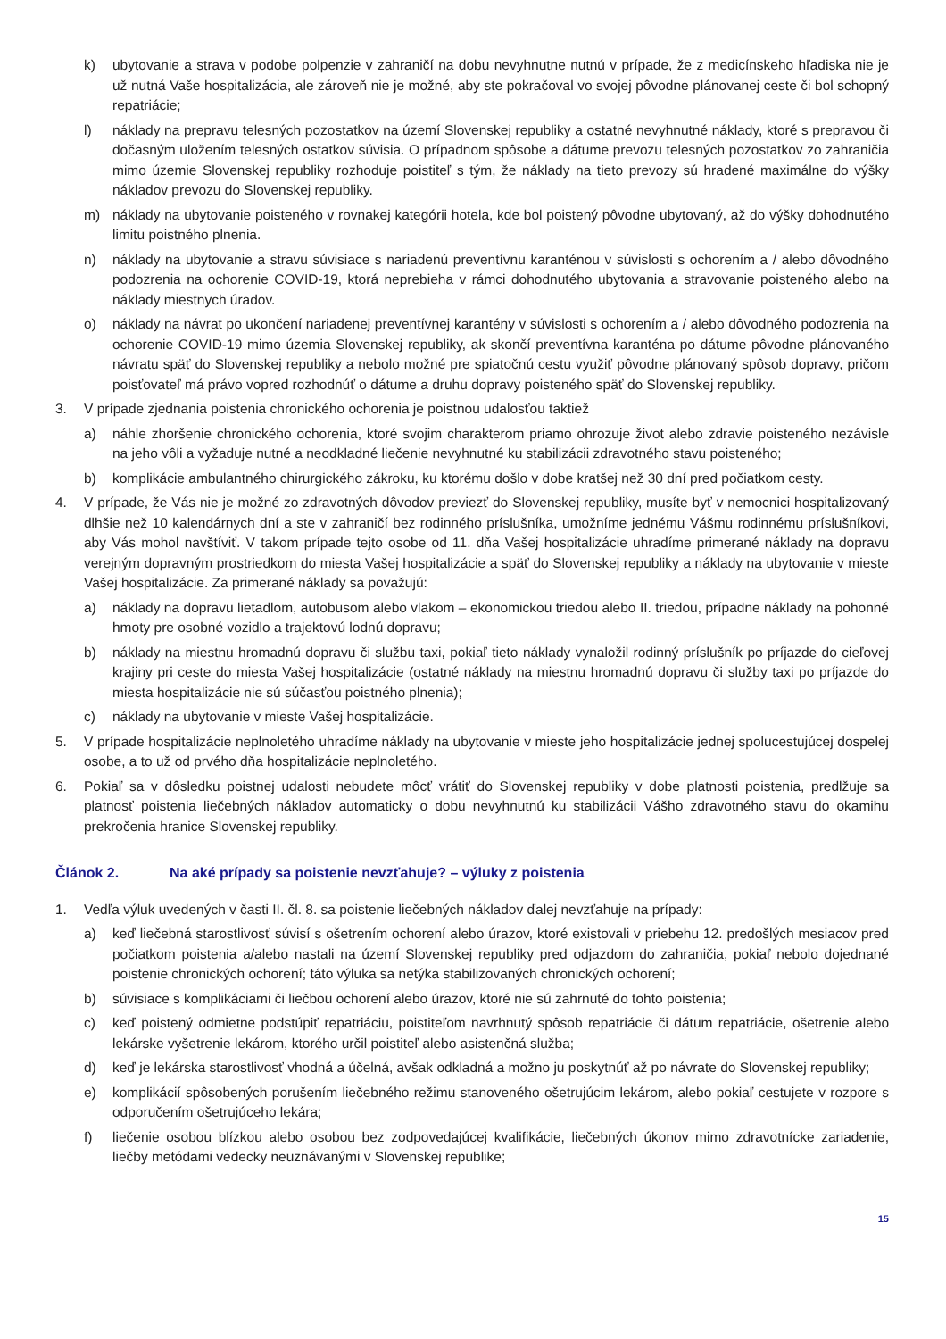k) ubytovanie a strava v podobe polpenzie v zahraničí na dobu nevyhnutne nutnú v prípade, že z medicínskeho hľadiska nie je už nutná Vaše hospitalizácia, ale zároveň nie je možné, aby ste pokračoval vo svojej pôvodne plánovanej ceste či bol schopný repatriácie;
l) náklady na prepravu telesných pozostatkov na území Slovenskej republiky a ostatné nevyhnutné náklady, ktoré s prepravou či dočasným uložením telesných ostatkov súvisia. O prípadnom spôsobe a dátume prevozu telesných pozostatkov zo zahraničia mimo územie Slovenskej republiky rozhoduje poistiteľ s tým, že náklady na tieto prevozy sú hradené maximálne do výšky nákladov prevozu do Slovenskej republiky.
m) náklady na ubytovanie poisteného v rovnakej kategórii hotela, kde bol poistený pôvodne ubytovaný, až do výšky dohodnutého limitu poistného plnenia.
n) náklady na ubytovanie a stravu súvisiace s nariadenú preventívnu karanténou v súvislosti s ochorením a / alebo dôvodného podozrenia na ochorenie COVID-19, ktorá neprebieha v rámci dohodnutého ubytovania a stravovanie poisteného alebo na náklady miestnych úradov.
o) náklady na návrat po ukončení nariadenej preventívnej karantény v súvislosti s ochorením a / alebo dôvodného podozrenia na ochorenie COVID-19 mimo územia Slovenskej republiky, ak skončí preventívna karanténa po dátume pôvodne plánovaného návratu späť do Slovenskej republiky a nebolo možné pre spiatočnú cestu využiť pôvodne plánovaný spôsob dopravy, pričom poisťovateľ má právo vopred rozhodnúť o dátume a druhu dopravy poisteného späť do Slovenskej republiky.
3. V prípade zjednania poistenia chronického ochorenia je poistnou udalosťou taktiež
a) náhle zhoršenie chronického ochorenia, ktoré svojim charakterom priamo ohrozuje život alebo zdravie poisteného nezávisle na jeho vôli a vyžaduje nutné a neodkladné liečenie nevyhnutné ku stabilizácii zdravotného stavu poisteného;
b) komplikácie ambulantného chirurgického zákroku, ku ktorému došlo v dobe kratšej než 30 dní pred počiatkom cesty.
4. V prípade, že Vás nie je možné zo zdravotných dôvodov previezť do Slovenskej republiky, musíte byť v nemocnici hospitalizovaný dlhšie než 10 kalendárnych dní a ste v zahraničí bez rodinného príslušníka, umožníme jednému Vášmu rodinnému príslušníkovi, aby Vás mohol navštíviť. V takom prípade tejto osobe od 11. dňa Vašej hospitalizácie uhradíme primerané náklady na dopravu verejným dopravným prostriedkom do miesta Vašej hospitalizácie a späť do Slovenskej republiky a náklady na ubytovanie v mieste Vašej hospitalizácie. Za primerané náklady sa považujú:
a) náklady na dopravu lietadlom, autobusom alebo vlakom – ekonomickou triedou alebo II. triedou, prípadne náklady na pohonné hmoty pre osobné vozidlo a trajektovú lodnú dopravu;
b) náklady na miestnu hromadnú dopravu či službu taxi, pokiaľ tieto náklady vynaložil rodinný príslušník po príjazde do cieľovej krajiny pri ceste do miesta Vašej hospitalizácie (ostatné náklady na miestnu hromadnú dopravu či služby taxi po príjazde do miesta hospitalizácie nie sú súčasťou poistného plnenia);
c) náklady na ubytovanie v mieste Vašej hospitalizácie.
5. V prípade hospitalizácie neplnoletého uhradíme náklady na ubytovanie v mieste jeho hospitalizácie jednej spolucestujúcej dospelej osobe, a to už od prvého dňa hospitalizácie neplnoletého.
6. Pokiaľ sa v dôsledku poistnej udalosti nebudete môcť vrátiť do Slovenskej republiky v dobe platnosti poistenia, predlžuje sa platnosť poistenia liečebných nákladov automaticky o dobu nevyhnutnú ku stabilizácii Vášho zdravotného stavu do okamihu prekročenia hranice Slovenskej republiky.
Článok 2. Na aké prípady sa poistenie nevzťahuje? – výluky z poistenia
1. Vedľa výluk uvedených v časti II. čl. 8. sa poistenie liečebných nákladov ďalej nevzťahuje na prípady:
a) keď liečebná starostlivosť súvisí s ošetrením ochorení alebo úrazov, ktoré existovali v priebehu 12. predošlých mesiacov pred počiatkom poistenia a/alebo nastali na území Slovenskej republiky pred odjazdom do zahraničia, pokiaľ nebolo dojednané poistenie chronických ochorení; táto výluka sa netýka stabilizovaných chronických ochorení;
b) súvisiace s komplikáciami či liečbou ochorení alebo úrazov, ktoré nie sú zahrnuté do tohto poistenia;
c) keď poistený odmietne podstúpiť repatriáciu, poistiteľom navrhnutý spôsob repatriácie či dátum repatriácie, ošetrenie alebo lekárske vyšetrenie lekárom, ktorého určil poistiteľ alebo asistenčná služba;
d) keď je lekárska starostlivosť vhodná a účelná, avšak odkladná a možno ju poskytnúť až po návrate do Slovenskej republiky;
e) komplikácií spôsobených porušením liečebného režimu stanoveného ošetrujúcim lekárom, alebo pokiaľ cestujete v rozpore s odporučením ošetrujúceho lekára;
f) liečenie osobou blízkou alebo osobou bez zodpovedajúcej kvalifikácie, liečebných úkonov mimo zdravotnícke zariadenie, liečby metódami vedecky neuznávanými v Slovenskej republike;
15